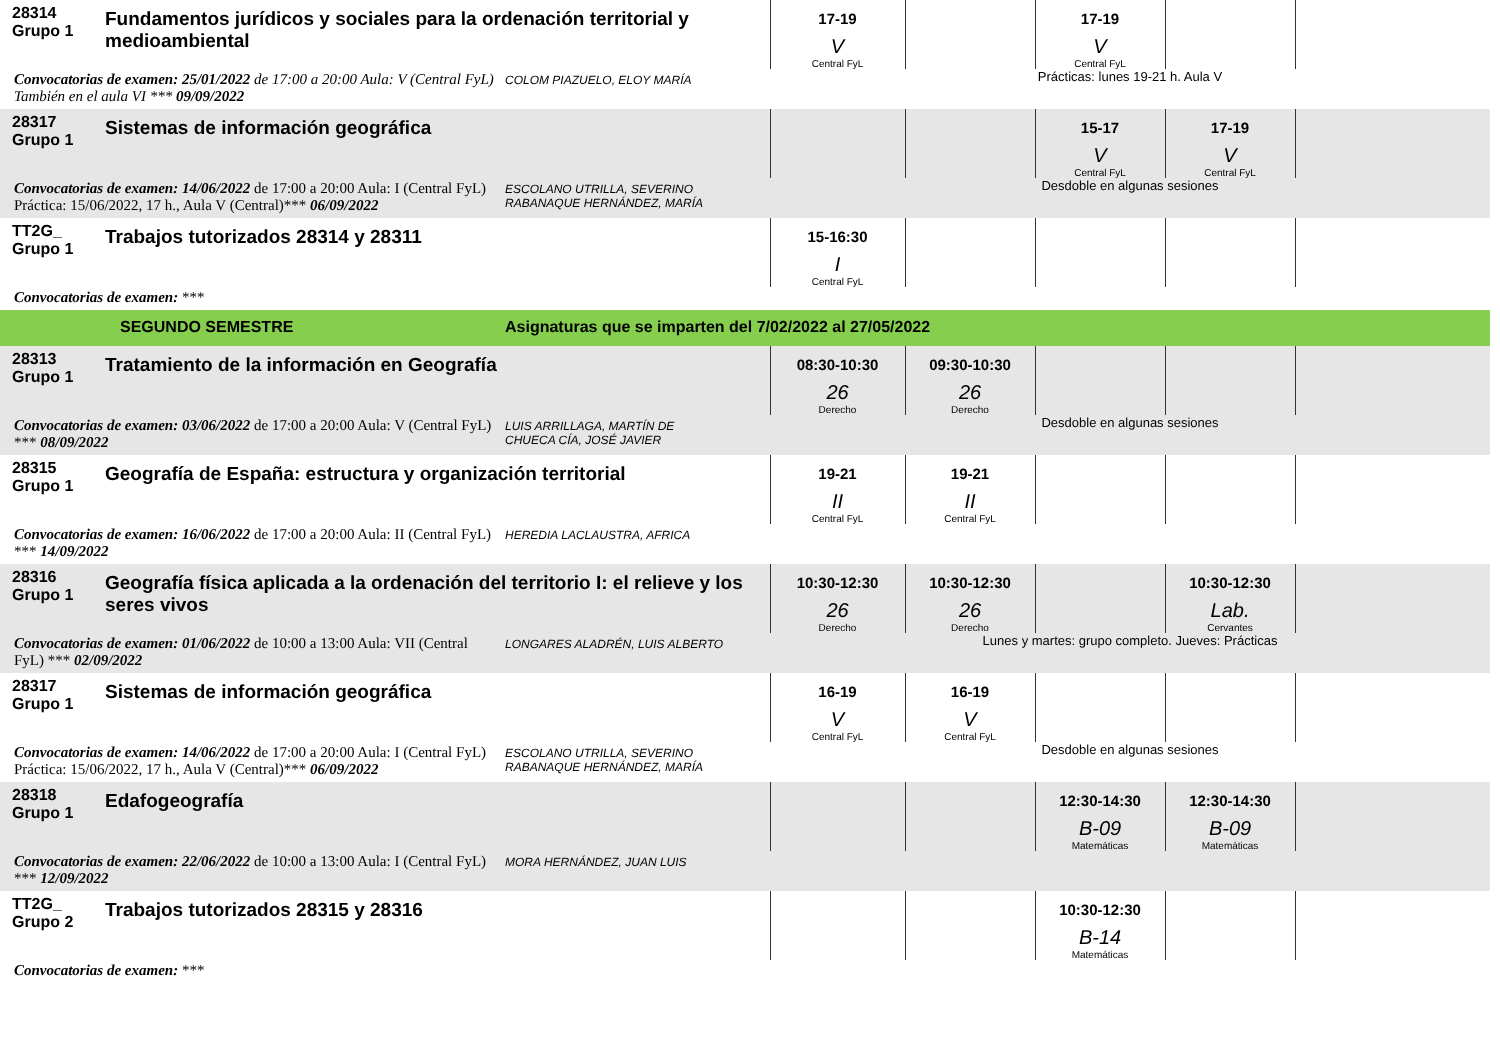| 28314 Grupo 1 | Fundamentos jurídicos y sociales para la ordenación territorial y medioambiental | | 17-19 V Central FyL | | 17-19 V Central FyL | | |
| Convocatorias de examen: 25/01/2022 de 17:00 a 20:00 Aula: V (Central FyL) También en el aula VI *** 09/09/2022 | | COLOM PIAZUELO, ELOY MARÍA | Prácticas: lunes 19-21 h. Aula V | | | | |
| 28317 Grupo 1 | Sistemas de información geográfica | | | | 15-17 V Central FyL | 17-19 V Central FyL | |
| Convocatorias de examen: 14/06/2022 de 17:00 a 20:00 Aula: I (Central FyL) Práctica: 15/06/2022, 17 h., Aula V (Central)*** 06/09/2022 | | ESCOLANO UTRILLA, SEVERINO RABANAQUE HERNÁNDEZ, MARÍA | Desdoble en algunas sesiones | | | | |
| TT2G_ Grupo 1 | Trabajos tutorizados 28314 y 28311 | | 15-16:30 I Central FyL | | | | |
| Convocatorias de examen: *** | | | | | | | |
| | SEGUNDO SEMESTRE | Asignaturas que se imparten del 7/02/2022 al 27/05/2022 | | | | | |
| 28313 Grupo 1 | Tratamiento de la información en Geografía | | 08:30-10:30 26 Derecho | 09:30-10:30 26 Derecho | | | |
| Convocatorias de examen: 03/06/2022 de 17:00 a 20:00 Aula: V (Central FyL) *** 08/09/2022 | | LUIS ARRILLAGA, MARTÍN DE CHUECA CÍA, JOSÉ JAVIER | Desdoble en algunas sesiones | | | | |
| 28315 Grupo 1 | Geografía de España: estructura y organización territorial | | 19-21 II Central FyL | 19-21 II Central FyL | | | |
| Convocatorias de examen: 16/06/2022 de 17:00 a 20:00 Aula: II (Central FyL) *** 14/09/2022 | | HEREDIA LACLAUSTRA, AFRICA | | | | | |
| 28316 Grupo 1 | Geografía física aplicada a la ordenación del territorio I: el relieve y los seres vivos | | 10:30-12:30 26 Derecho | 10:30-12:30 26 Derecho | | 10:30-12:30 Lab. Cervantes | |
| Convocatorias de examen: 01/06/2022 de 10:00 a 13:00 Aula: VII (Central FyL) *** 02/09/2022 | | LONGARES ALADRÉN, LUIS ALBERTO | Lunes y martes: grupo completo. Jueves: Prácticas | | | | |
| 28317 Grupo 1 | Sistemas de información geográfica | | 16-19 V Central FyL | 16-19 V Central FyL | | | |
| Convocatorias de examen: 14/06/2022 de 17:00 a 20:00 Aula: I (Central FyL) Práctica: 15/06/2022, 17 h., Aula V (Central)*** 06/09/2022 | | ESCOLANO UTRILLA, SEVERINO RABANAQUE HERNÁNDEZ, MARÍA | Desdoble en algunas sesiones | | | | |
| 28318 Grupo 1 | Edafogeografía | | | | 12:30-14:30 B-09 Matemáticas | 12:30-14:30 B-09 Matemáticas | |
| Convocatorias de examen: 22/06/2022 de 10:00 a 13:00 Aula: I (Central FyL) *** 12/09/2022 | | MORA HERNÁNDEZ, JUAN LUIS | | | | | |
| TT2G_ Grupo 2 | Trabajos tutorizados 28315 y 28316 | | | | 10:30-12:30 B-14 Matemáticas | | |
| Convocatorias de examen: *** | | | | | | | |